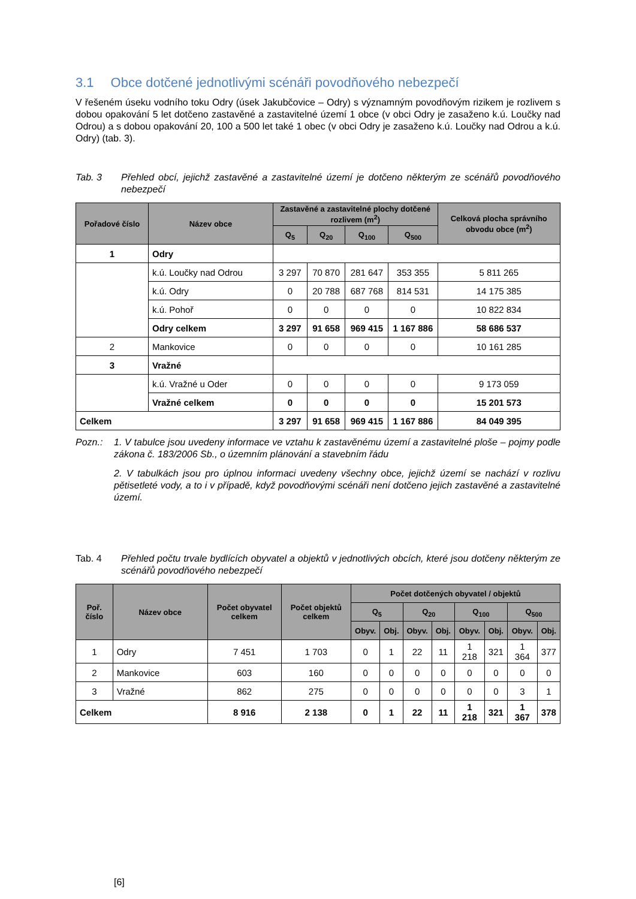3.1 Obce dotčené jednotlivými scénáři povodňového nebezpečí
V řešeném úseku vodního toku Odry (úsek Jakubčovice – Odry) s významným povodňovým rizikem je rozlivem s dobou opakování 5 let dotčeno zastavěné a zastavitelné území 1 obce (v obci Odry je zasaženo k.ú. Loučky nad Odrou) a s dobou opakování 20, 100 a 500 let také 1 obec (v obci Odry je zasaženo k.ú. Loučky nad Odrou a k.ú. Odry) (tab. 3).
Tab. 3 Přehled obcí, jejichž zastavěné a zastavitelné území je dotčeno některým ze scénářů povodňového nebezpečí
| Pořadové číslo | Název obce | Zastavěné a zastavitelné plochy dotčené rozlivem (m<sup>2</sup>) | | | | Celková plocha správního obvodu obce (m<sup>2</sup>) |
| --- | --- | --- | --- | --- | --- | --- |
| | | Q<sub>5</sub> | Q<sub>20</sub> | Q<sub>100</sub> | Q<sub>500</sub> | |
| 1 | Odry | | | | | |
| | k.ú. Loučky nad Odrou | 3 297 | 70 870 | 281 647 | 353 355 | 5 811 265 |
| | k.ú. Odry | 0 | 20 788 | 687 768 | 814 531 | 14 175 385 |
| | k.ú. Pohoř | 0 | 0 | 0 | 0 | 10 822 834 |
| | Odry celkem | 3 297 | 91 658 | 969 415 | 1 167 886 | 58 686 537 |
| 2 | Mankovice | 0 | 0 | 0 | 0 | 10 161 285 |
| 3 | Vražné | | | | | |
| | k.ú. Vražné u Oder | 0 | 0 | 0 | 0 | 9 173 059 |
| | Vražné celkem | 0 | 0 | 0 | 0 | 15 201 573 |
| Celkem | | 3 297 | 91 658 | 969 415 | 1 167 886 | 84 049 395 |
Pozn.:
1. V tabulce jsou uvedeny informace ve vztahu k zastavěnému území a zastavitelné ploše – pojmy podle zákona č. 183/2006 Sb., o územním plánování a stavebním řádu
2. V tabulkách jsou pro úplnou informaci uvedeny všechny obce, jejichž území se nachází v rozlivu pětisetleté vody, a to i v případě, když povodňovými scénáři není dotčeno jejich zastavěné a zastavitelné území.
Tab. 4 Přehled počtu trvale bydlících obyvatel a objektů v jednotlivých obcích, které jsou dotčeny některým ze scénářů povodňového nebezpečí
| Poř. číslo | Název obce | Počet obyvatel celkem | Počet objektů celkem | Počet dotčených obyvatel / objektů | | | | | | | |
| --- | --- | --- | --- | --- | --- | --- | --- | --- | --- | --- | --- |
| | | | | Q<sub>5</sub> | | Q<sub>20</sub> | | Q<sub>100</sub> | | Q<sub>500</sub> | |
| | | | | Obyv. | Obj. | Obyv. | Obj. | Obyv. | Obj. | Obyv. | Obj. |
| 1 | Odry | 7 451 | 1 703 | 0 | 1 | 22 | 11 | 1 218 | 321 | 1 364 | 377 |
| 2 | Mankovice | 603 | 160 | 0 | 0 | 0 | 0 | 0 | 0 | 0 | 0 |
| 3 | Vražné | 862 | 275 | 0 | 0 | 0 | 0 | 0 | 0 | 3 | 1 |
| Celkem | | 8 916 | 2 138 | 0 | 1 | 22 | 11 | 1 218 | 321 | 1 367 | 378 |
[6]